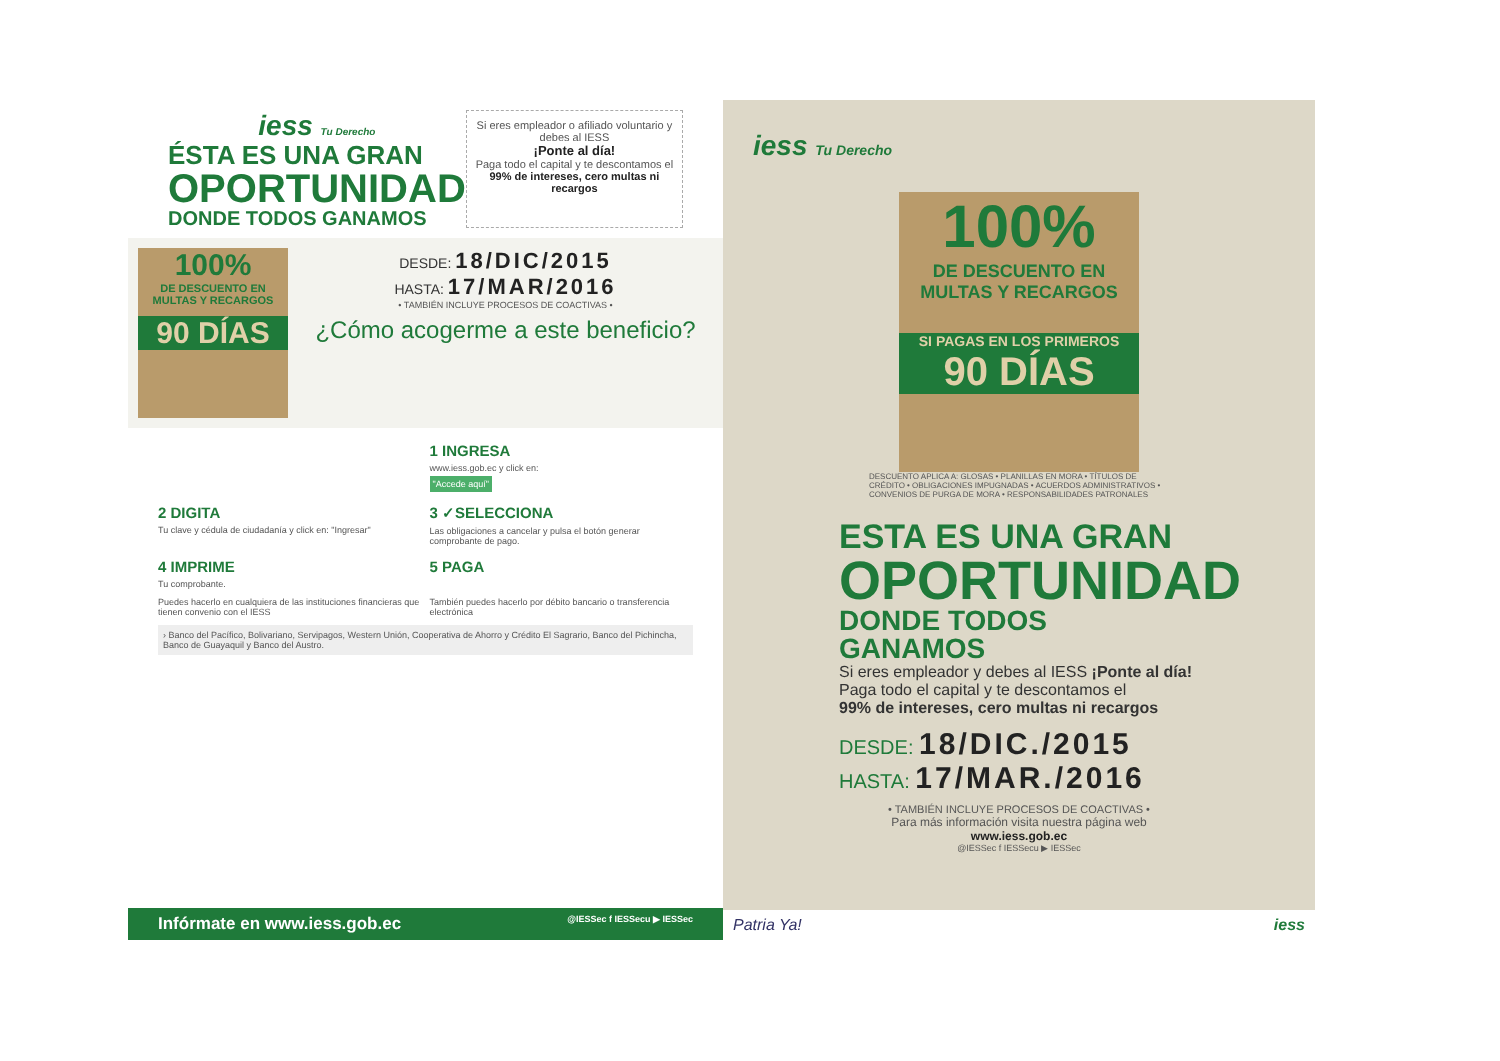iess Tu Derecho
ÉSTA ES UNA GRAN
OPORTUNIDAD
DONDE TODOS GANAMOS
Si eres empleador o afiliado voluntario y debes al IESS
¡Ponte al día!
Paga todo el capital y te descontamos el
99% de intereses, cero multas ni recargos
100%
DE DESCUENTO EN MULTAS Y RECARGOS
90 DÍAS
DESDE: 18/DIC/2015
HASTA: 17/MAR/2016
• TAMBIÉN INCLUYE PROCESOS DE COACTIVAS •
¿Cómo acogerme a este beneficio?
1 INGRESA
www.iess.gob.ec y click en:
"Accede aquí"
2 DIGITA
Tu clave y cédula de ciudadanía y click en: "Ingresar"
3 ✓SELECCIONA
Las obligaciones a cancelar y pulsa el botón generar comprobante de pago.
4 IMPRIME
Tu comprobante.
5 PAGA
Puedes hacerlo en cualquiera de las instituciones financieras que tienen convenio con el IESS
También puedes hacerlo por débito bancario o transferencia electrónica
› Banco del Pacífico, Bolivariano, Servipagos, Western Unión, Cooperativa de Ahorro y Crédito El Sagrario, Banco del Pichincha, Banco de Guayaquil y Banco del Austro.
Infórmate en www.iess.gob.ec @IESSec f IESSecu ▶ IESSec
iess Tu Derecho
100%
DE DESCUENTO EN MULTAS Y RECARGOS
SI PAGAS EN LOS PRIMEROS
90 DÍAS
DESCUENTO APLICA A: GLOSAS • PLANILLAS EN MORA • TÍTULOS DE CRÉDITO • OBLIGACIONES IMPUGNADAS • ACUERDOS ADMINISTRATIVOS • CONVENIOS DE PURGA DE MORA • RESPONSABILIDADES PATRONALES
ESTA ES UNA GRAN
OPORTUNIDAD
DONDE TODOS GANAMOS
Si eres empleador y debes al IESS ¡Ponte al día!
Paga todo el capital y te descontamos el
99% de intereses, cero multas ni recargos
DESDE: 18/DIC./2015
HASTA: 17/MAR./2016
• TAMBIÉN INCLUYE PROCESOS DE COACTIVAS •
Para más información visita nuestra página web
www.iess.gob.ec
@IESSec f IESSecu ▶ IESSec
Patria Ya! iess